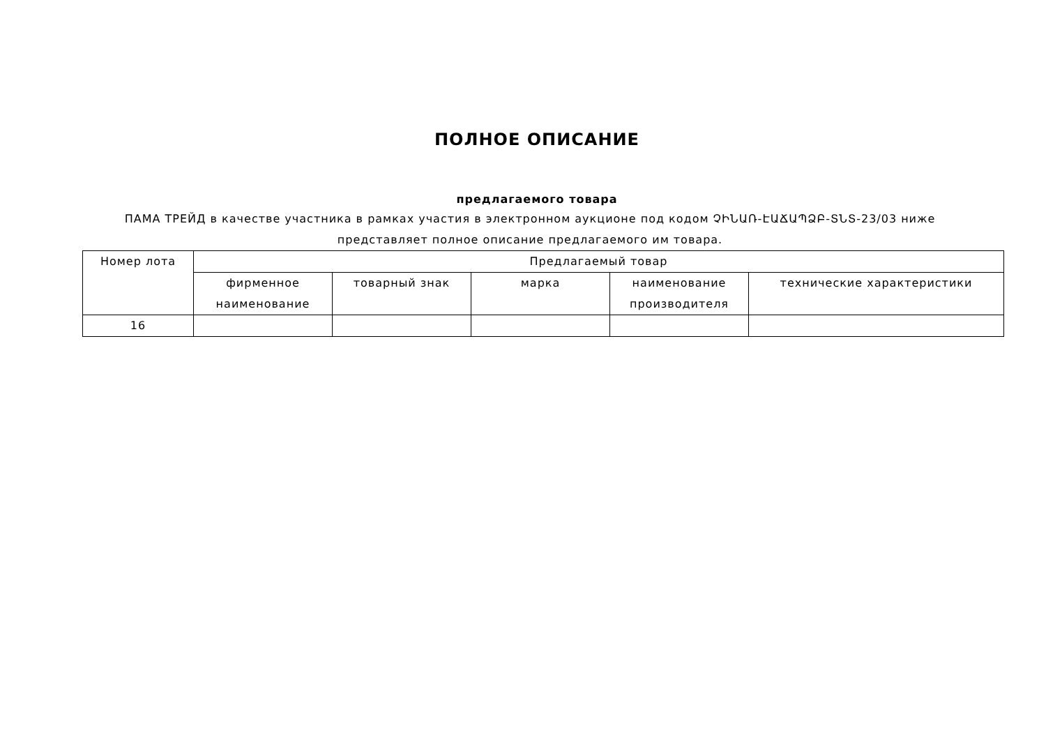ПОЛНОЕ ОПИСАНИЕ
предлагаемого товара
ПАМА ТРЕЙД в качестве участника в рамках участия в электронном аукционе под кодом ՉԻՆԱՌ-ԷԱՃԱՊՁԲ-ՏՆՏ-23/03 ниже представляет полное описание предлагаемого им товара.
| Номер лота | Предлагаемый товар | | | | |
| --- | --- | --- | --- | --- | --- |
| | фирменное наименование | товарный знак | марка | наименование производителя | технические характеристики |
| 16 | | | | | |